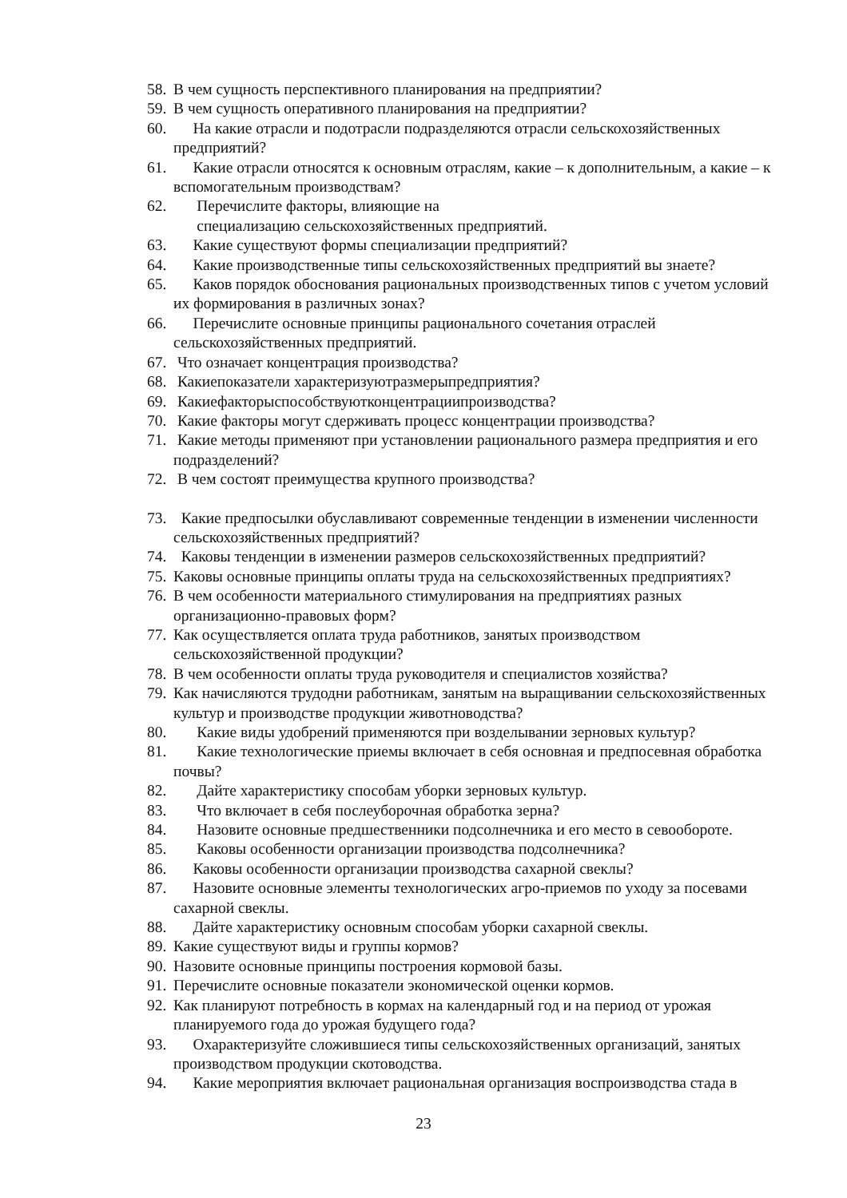58. В чем сущность перспективного планирования на предприятии?
59. В чем сущность оперативного планирования на предприятии?
60. На какие отрасли и подотрасли подразделяются отрасли сельскохозяйственных предприятий?
61. Какие отрасли относятся к основным отраслям, какие – к дополнительным, а какие – к вспомогательным производствам?
62. Перечислите факторы, влияющие на
специализацию сельскохозяйственных предприятий.
63. Какие существуют формы специализации предприятий?
64. Какие производственные типы сельскохозяйственных предприятий вы знаете?
65. Каков порядок обоснования рациональных производственных типов с учетом условий их формирования в различных зонах?
66. Перечислите основные принципы рационального сочетания отраслей сельскохозяйственных предприятий.
67. Что означает концентрация производства?
68. Какиепоказатели характеризуютразмерыпредприятия?
69. Какиефакторыспособствуютконцентрациипроизводства?
70. Какие факторы могут сдерживать процесс концентрации производства?
71. Какие методы применяют при установлении рационального размера предприятия и его подразделений?
72. В чем состоят преимущества крупного производства?
73. Какие предпосылки обуславливают современные тенденции в изменении численности сельскохозяйственных предприятий?
74. Каковы тенденции в изменении размеров сельскохозяйственных предприятий?
75. Каковы основные принципы оплаты труда на сельскохозяйственных предприятиях?
76. В чем особенности материального стимулирования на предприятиях разных организационно-правовых форм?
77. Как осуществляется оплата труда работников, занятых производством сельскохозяйственной продукции?
78. В чем особенности оплаты труда руководителя и специалистов хозяйства?
79. Как начисляются трудодни работникам, занятым на выращивании сельскохозяйственных культур и производстве продукции животноводства?
80. Какие виды удобрений применяются при возделывании зерновых культур?
81. Какие технологические приемы включает в себя основная и предпосевная обработка почвы?
82. Дайте характеристику способам уборки зерновых культур.
83. Что включает в себя послеуборочная обработка зерна?
84. Назовите основные предшественники подсолнечника и его место в севообороте.
85. Каковы особенности организации производства подсолнечника?
86. Каковы особенности организации производства сахарной свеклы?
87. Назовите основные элементы технологических агро-приемов по уходу за посевами сахарной свеклы.
88. Дайте характеристику основным способам уборки сахарной свеклы.
89. Какие существуют виды и группы кормов?
90. Назовите основные принципы построения кормовой базы.
91. Перечислите основные показатели экономической оценки кормов.
92. Как планируют потребность в кормах на календарный год и на период от урожая планируемого года до урожая будущего года?
93. Охарактеризуйте сложившиеся типы сельскохозяйственных организаций, занятых производством продукции скотоводства.
94. Какие мероприятия включает рациональная организация воспроизводства стада в
23